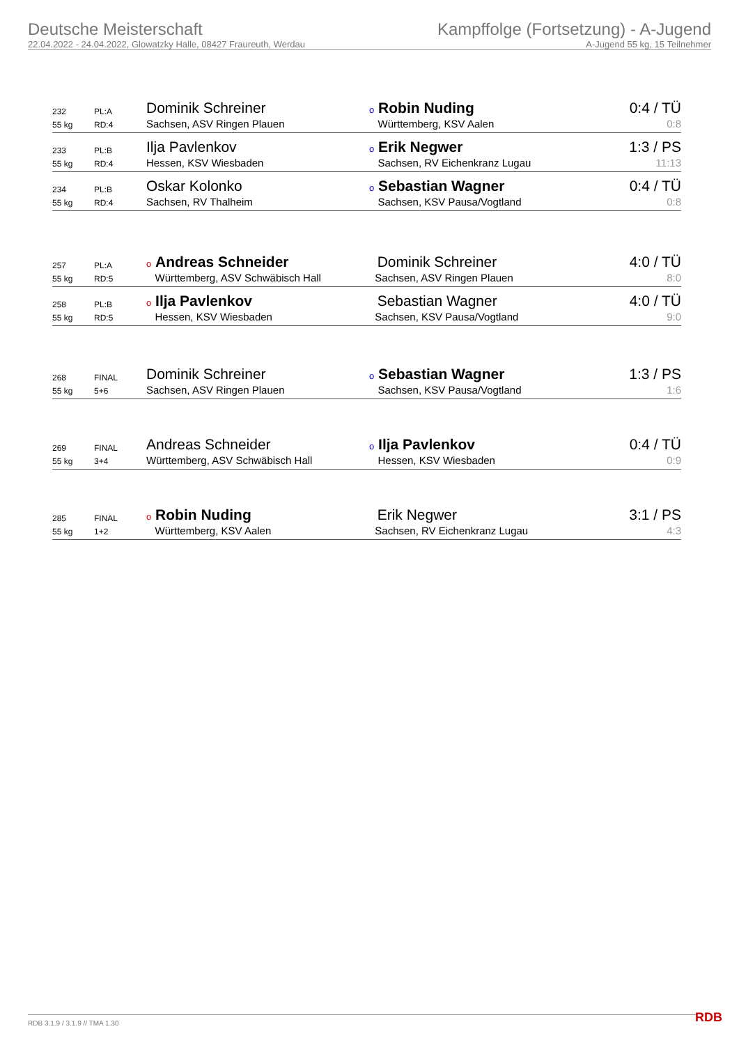Deutsche Meisterschaft
22.04.2022 - 24.04.2022, Glowatzky Halle, 08427 Fraureuth, Werdau
Kampffolge (Fortsetzung) - A-Jugend
A-Jugend 55 kg, 15 Teilnehmer
| 232 | PL:A | Dominik Schreiner | o Robin Nuding | 0:4 / TÜ |
| 55 kg | RD:4 | Sachsen, ASV Ringen Plauen | Württemberg, KSV Aalen | 0:8 |
| 233 | PL:B | Ilja Pavlenkov | o Erik Negwer | 1:3 / PS |
| 55 kg | RD:4 | Hessen, KSV Wiesbaden | Sachsen, RV Eichenkranz Lugau | 11:13 |
| 234 | PL:B | Oskar Kolonko | o Sebastian Wagner | 0:4 / TÜ |
| 55 kg | RD:4 | Sachsen, RV Thalheim | Sachsen, KSV Pausa/Vogtland | 0:8 |
| 257 | PL:A | o Andreas Schneider | Dominik Schreiner | 4:0 / TÜ |
| 55 kg | RD:5 | Württemberg, ASV Schwäbisch Hall | Sachsen, ASV Ringen Plauen | 8:0 |
| 258 | PL:B | o Ilja Pavlenkov | Sebastian Wagner | 4:0 / TÜ |
| 55 kg | RD:5 | Hessen, KSV Wiesbaden | Sachsen, KSV Pausa/Vogtland | 9:0 |
| 268 | FINAL | Dominik Schreiner | o Sebastian Wagner | 1:3 / PS |
| 55 kg | 5+6 | Sachsen, ASV Ringen Plauen | Sachsen, KSV Pausa/Vogtland | 1:6 |
| 269 | FINAL | Andreas Schneider | o Ilja Pavlenkov | 0:4 / TÜ |
| 55 kg | 3+4 | Württemberg, ASV Schwäbisch Hall | Hessen, KSV Wiesbaden | 0:9 |
| 285 | FINAL | o Robin Nuding | Erik Negwer | 3:1 / PS |
| 55 kg | 1+2 | Württemberg, KSV Aalen | Sachsen, RV Eichenkranz Lugau | 4:3 |
RDB 3.1.9 / 3.1.9 // TMA 1.30 RDB